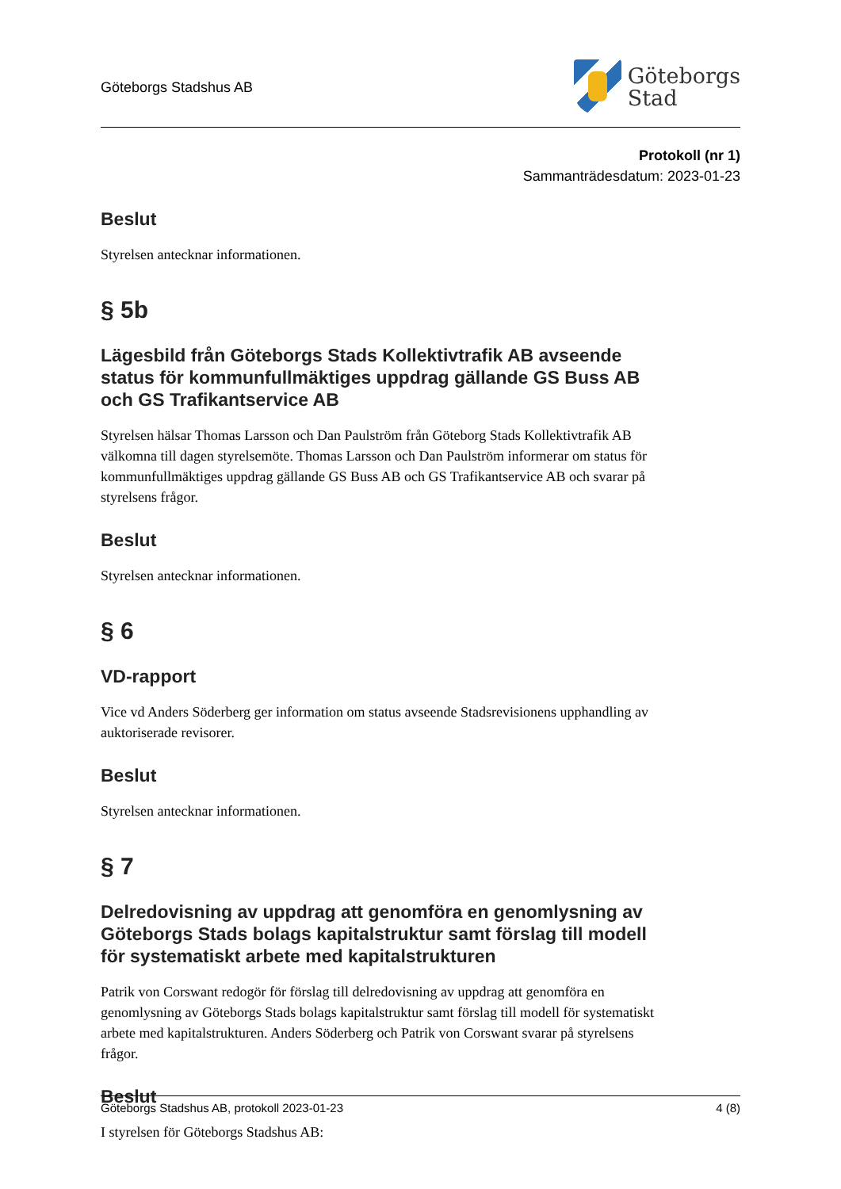Göteborgs Stadshus AB
Göteborgs
Stad
Protokoll (nr 1)
Sammanträdesdatum: 2023-01-23
Beslut
Styrelsen antecknar informationen.
§ 5b
Lägesbild från Göteborgs Stads Kollektivtrafik AB avseende status för kommunfullmäktiges uppdrag gällande GS Buss AB och GS Trafikantservice AB
Styrelsen hälsar Thomas Larsson och Dan Paulström från Göteborg Stads Kollektivtrafik AB välkomna till dagen styrelsemöte. Thomas Larsson och Dan Paulström informerar om status för kommunfullmäktiges uppdrag gällande GS Buss AB och GS Trafikantservice AB och svarar på styrelsens frågor.
Beslut
Styrelsen antecknar informationen.
§ 6
VD-rapport
Vice vd Anders Söderberg ger information om status avseende Stadsrevisionens upphandling av auktoriserade revisorer.
Beslut
Styrelsen antecknar informationen.
§ 7
Delredovisning av uppdrag att genomföra en genomlysning av Göteborgs Stads bolags kapitalstruktur samt förslag till modell för systematiskt arbete med kapitalstrukturen
Patrik von Corswant redogör för förslag till delredovisning av uppdrag att genomföra en genomlysning av Göteborgs Stads bolags kapitalstruktur samt förslag till modell för systematiskt arbete med kapitalstrukturen. Anders Söderberg och Patrik von Corswant svarar på styrelsens frågor.
Beslut
I styrelsen för Göteborgs Stadshus AB:
Göteborgs Stadshus AB, protokoll 2023-01-23 4 (8)